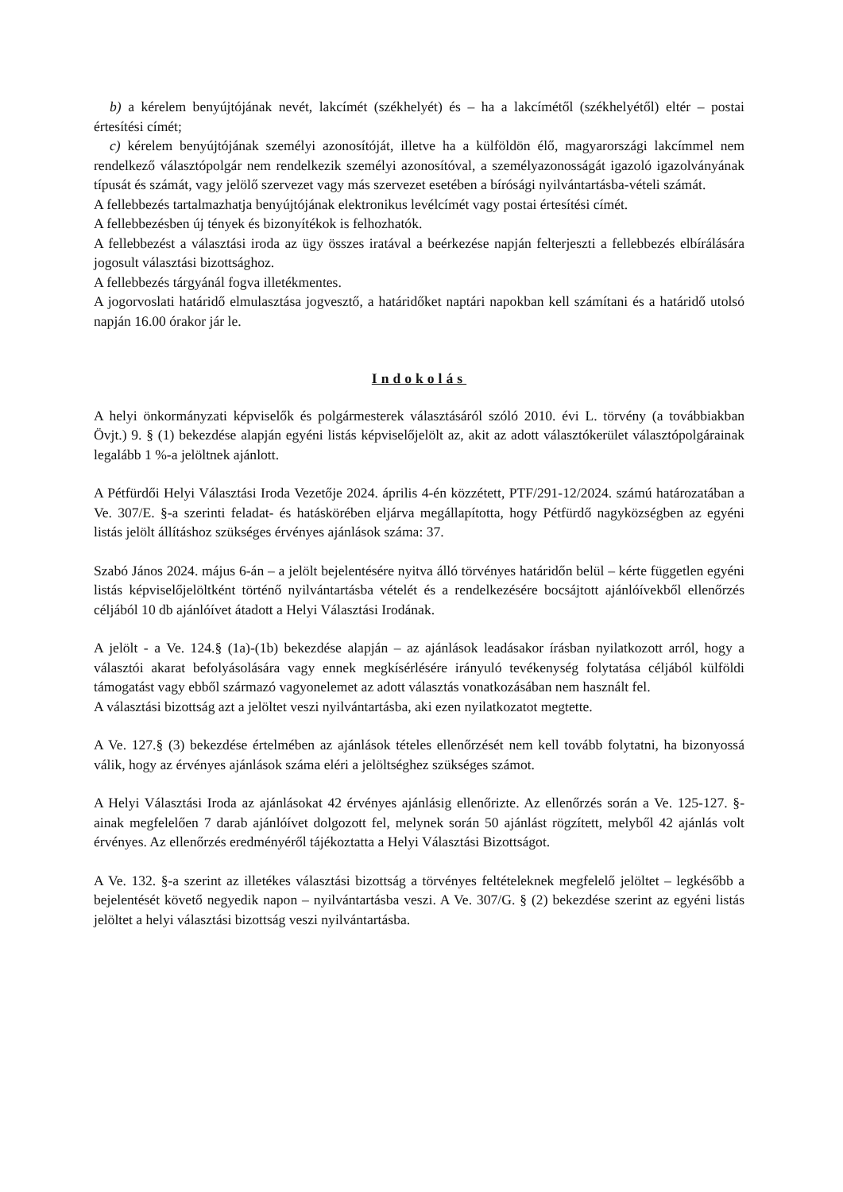b) a kérelem benyújtójának nevét, lakcímét (székhelyét) és – ha a lakcímétől (székhelyétől) eltér – postai értesítési címét;
c) kérelem benyújtójának személyi azonosítóját, illetve ha a külföldön élő, magyarországi lakcímmel nem rendelkező választópolgár nem rendelkezik személyi azonosítóval, a személyazonosságát igazoló igazolványának típusát és számát, vagy jelölő szervezet vagy más szervezet esetében a bírósági nyilvántartásba-vételi számát.
A fellebbezés tartalmazhatja benyújtójának elektronikus levélcímét vagy postai értesítési címét.
A fellebbezésben új tények és bizonyítékok is felhozhatók.
A fellebbezést a választási iroda az ügy összes iratával a beérkezése napján felterjeszti a fellebbezés elbírálására jogosult választási bizottsághoz.
A fellebbezés tárgyánál fogva illetékmentes.
A jogorvoslati határidő elmulasztása jogvesztő, a határidőket naptári napokban kell számítani és a határidő utolsó napján 16.00 órakor jár le.
Indokolás
A helyi önkormányzati képviselők és polgármesterek választásáról szóló 2010. évi L. törvény (a továbbiakban Övjt.) 9. § (1) bekezdése alapján egyéni listás képviselőjelölt az, akit az adott választókerület választópolgárainak legalább 1 %-a jelöltnek ajánlott.
A Pétfürdői Helyi Választási Iroda Vezetője 2024. április 4-én közzétett, PTF/291-12/2024. számú határozatában a Ve. 307/E. §-a szerinti feladat- és hatáskörében eljárva megállapította, hogy Pétfürdő nagyközségben az egyéni listás jelölt állításhoz szükséges érvényes ajánlások száma: 37.
Szabó János 2024. május 6-án – a jelölt bejelentésére nyitva álló törvényes határidőn belül – kérte független egyéni listás képviselőjelöltként történő nyilvántartásba vételét és a rendelkezésére bocsájtott ajánlóívekből ellenőrzés céljából 10 db ajánlóívet átadott a Helyi Választási Irodának.
A jelölt - a Ve. 124.§ (1a)-(1b) bekezdése alapján – az ajánlások leadásakor írásban nyilatkozott arról, hogy a választói akarat befolyásolására vagy ennek megkísérlésére irányuló tevékenység folytatása céljából külföldi támogatást vagy ebből származó vagyonelemet az adott választás vonatkozásában nem használt fel.
A választási bizottság azt a jelöltet veszi nyilvántartásba, aki ezen nyilatkozatot megtette.
A Ve. 127.§ (3) bekezdése értelmében az ajánlások tételes ellenőrzését nem kell tovább folytatni, ha bizonyossá válik, hogy az érvényes ajánlások száma eléri a jelöltséghez szükséges számot.
A Helyi Választási Iroda az ajánlásokat 42 érvényes ajánlásig ellenőrizte. Az ellenőrzés során a Ve. 125-127. §-ainak megfelelően 7 darab ajánlóívet dolgozott fel, melynek során 50 ajánlást rögzített, melyből 42 ajánlás volt érvényes. Az ellenőrzés eredményéről tájékoztatta a Helyi Választási Bizottságot.
A Ve. 132. §-a szerint az illetékes választási bizottság a törvényes feltételeknek megfelelő jelöltet – legkésőbb a bejelentését követő negyedik napon – nyilvántartásba veszi. A Ve. 307/G. § (2) bekezdése szerint az egyéni listás jelöltet a helyi választási bizottság veszi nyilvántartásba.